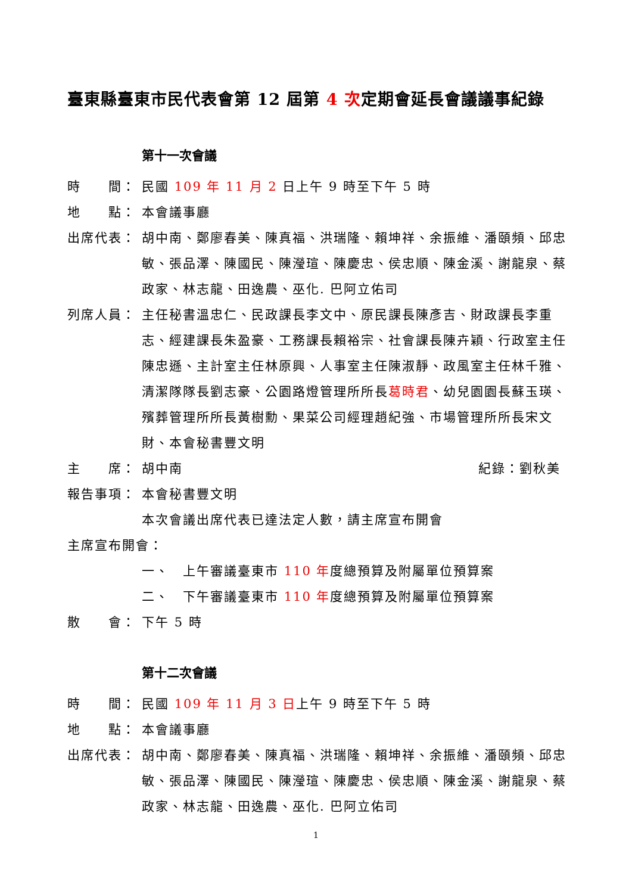臺東縣臺東市民代表會第 12 屆第 4 次定期會延長會議議事紀錄
第十一次會議
時　　間： 民國 109 年 11 月 2 日上午 9 時至下午 5 時
地　　點： 本會議事廳
出席代表： 胡中南、鄭廖春美、陳真福、洪瑞隆、賴坤祥、余振維、潘頤頻、邱忠敏、張品澤、陳國民、陳瀅瑄、陳慶忠、侯忠順、陳金溪、謝龍泉、蔡政家、林志龍、田逸農、巫化. 巴阿立佑司
列席人員： 主任秘書溫忠仁、民政課長李文中、原民課長陳彥吉、財政課長李重志、經建課長朱盈豪、工務課長賴裕宗、社會課長陳卉穎、行政室主任陳忠遜、主計室主任林原興、人事室主任陳淑靜、政風室主任林千雅、清潔隊隊長劉志豪、公園路燈管理所所長葛時君、幼兒園園長蘇玉瑛、殯葬管理所所長黃樹勳、果菜公司經理趙紀強、市場管理所所長宋文財、本會秘書豐文明
主　　席： 胡中南 紀錄：劉秋美
報告事項： 本會秘書豐文明
本次會議出席代表已達法定人數，請主席宣布開會
主席宣布開會：
一、　上午審議臺東市 110 年度總預算及附屬單位預算案
二、　下午審議臺東市 110 年度總預算及附屬單位預算案
散　　會： 下午 5 時
第十二次會議
時　　間： 民國 109 年 11 月 3 日上午 9 時至下午 5 時
地　　點： 本會議事廳
出席代表： 胡中南、鄭廖春美、陳真福、洪瑞隆、賴坤祥、余振維、潘頤頻、邱忠敏、張品澤、陳國民、陳瀅瑄、陳慶忠、侯忠順、陳金溪、謝龍泉、蔡政家、林志龍、田逸農、巫化. 巴阿立佑司
1